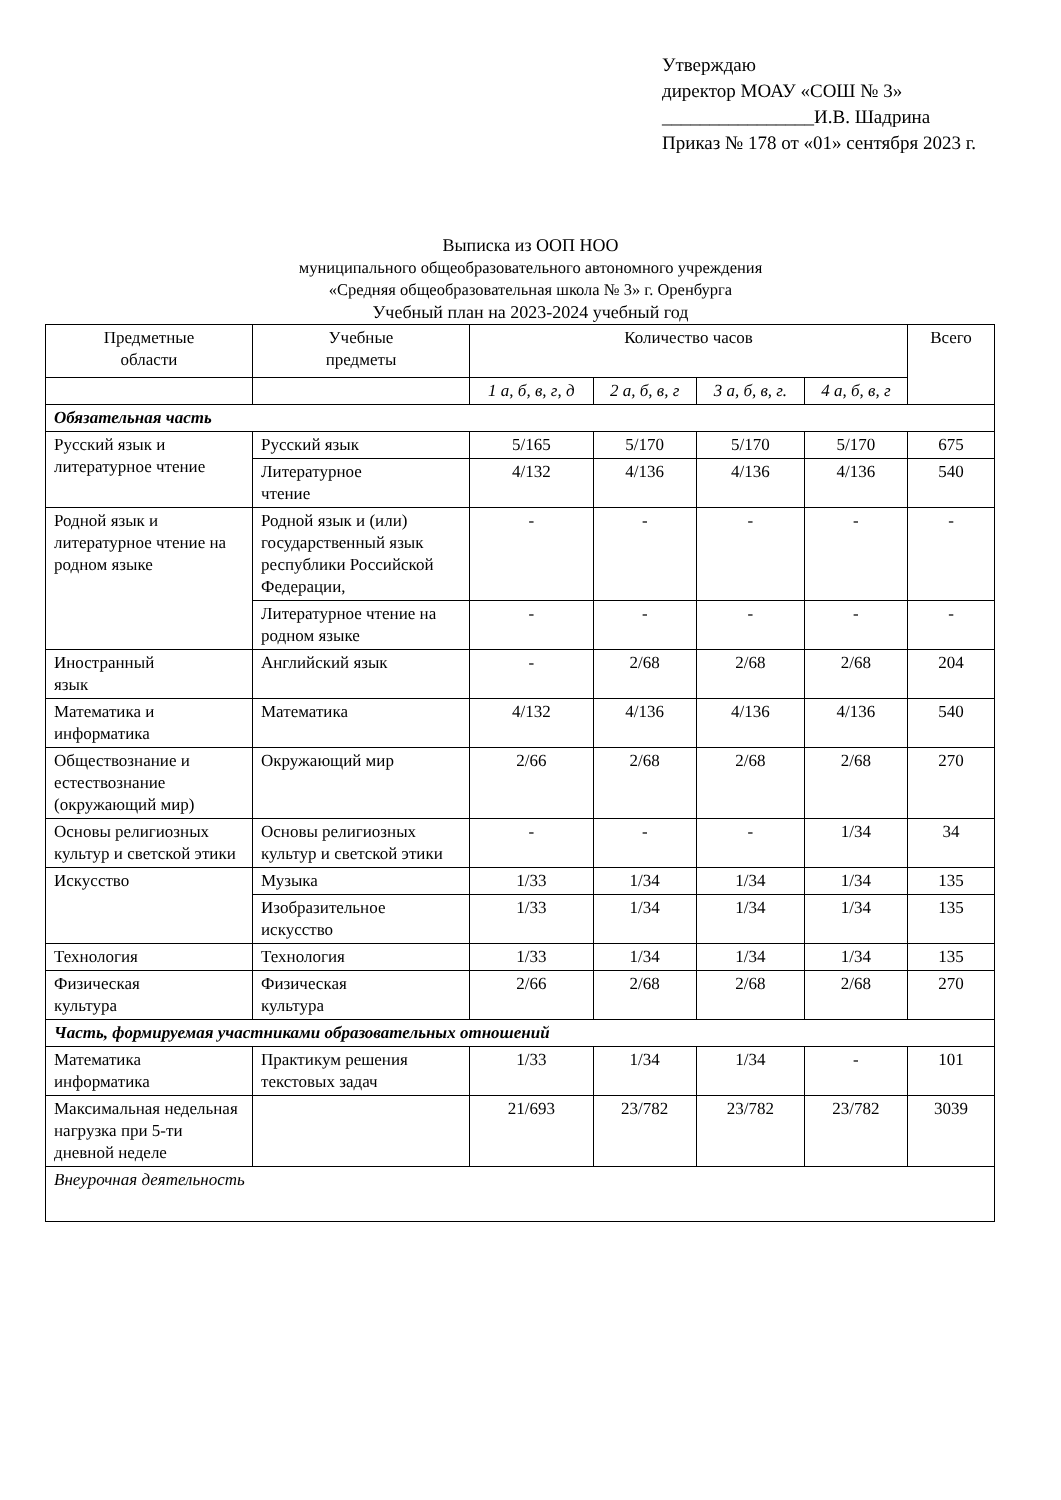Утверждаю
директор МОАУ «СОШ № 3»
________________И.В. Шадрина
Приказ № 178 от «01» сентября 2023 г.
Выписка из ООП НОО
муниципального общеобразовательного автономного учреждения
«Средняя общеобразовательная школа № 3» г. Оренбурга
Учебный план на 2023-2024 учебный год
| Предметные области | Учебные предметы | Количество часов | | | | Всего |
| --- | --- | --- | --- | --- | --- | --- |
| | | 1 а, б, в, г, д | 2 а, б, в, г | 3 а, б, в, г. | 4 а, б, в, г | |
| Обязательная часть | | | | | | |
| Русский язык и литературное чтение | Русский язык | 5/165 | 5/170 | 5/170 | 5/170 | 675 |
| | Литературное чтение | 4/132 | 4/136 | 4/136 | 4/136 | 540 |
| Родной язык и литературное чтение на родном языке | Родной язык и (или) государственный язык республики Российской Федерации, | - | - | - | - | - |
| | Литературное чтение на родном языке | - | - | - | - | - |
| Иностранный язык | Английский язык | - | 2/68 | 2/68 | 2/68 | 204 |
| Математика и информатика | Математика | 4/132 | 4/136 | 4/136 | 4/136 | 540 |
| Обществознание и естествознание (окружающий мир) | Окружающий мир | 2/66 | 2/68 | 2/68 | 2/68 | 270 |
| Основы религиозных культур и светской этики | Основы религиозных культур и светской этики | - | - | - | 1/34 | 34 |
| Искусство | Музыка | 1/33 | 1/34 | 1/34 | 1/34 | 135 |
| | Изобразительное искусство | 1/33 | 1/34 | 1/34 | 1/34 | 135 |
| Технология | Технология | 1/33 | 1/34 | 1/34 | 1/34 | 135 |
| Физическая культура | Физическая культура | 2/66 | 2/68 | 2/68 | 2/68 | 270 |
| Часть, формируемая участниками образовательных отношений | | | | | | |
| Математика информатика | Практикум решения текстовых задач | 1/33 | 1/34 | 1/34 | - | 101 |
| Максимальная недельная нагрузка при 5-ти дневной неделе | | 21/693 | 23/782 | 23/782 | 23/782 | 3039 |
| Внеурочная деятельность | | | | | | |